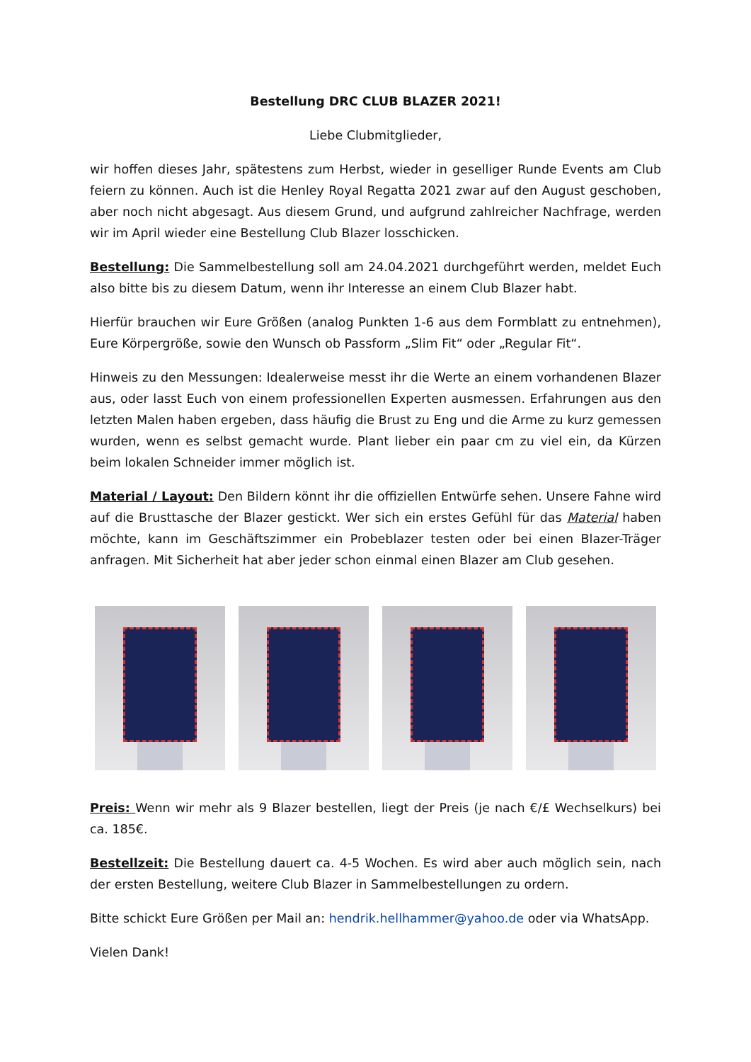Bestellung DRC CLUB BLAZER 2021!
Liebe Clubmitglieder,
wir hoffen dieses Jahr, spätestens zum Herbst, wieder in geselliger Runde Events am Club feiern zu können. Auch ist die Henley Royal Regatta 2021 zwar auf den August geschoben, aber noch nicht abgesagt. Aus diesem Grund, und aufgrund zahlreicher Nachfrage, werden wir im April wieder eine Bestellung Club Blazer losschicken.
Bestellung: Die Sammelbestellung soll am 24.04.2021 durchgeführt werden, meldet Euch also bitte bis zu diesem Datum, wenn ihr Interesse an einem Club Blazer habt.
Hierfür brauchen wir Eure Größen (analog Punkten 1-6 aus dem Formblatt zu entnehmen), Eure Körpergröße, sowie den Wunsch ob Passform „Slim Fit“ oder „Regular Fit“.
Hinweis zu den Messungen: Idealerweise messt ihr die Werte an einem vorhandenen Blazer aus, oder lasst Euch von einem professionellen Experten ausmessen. Erfahrungen aus den letzten Malen haben ergeben, dass häufig die Brust zu Eng und die Arme zu kurz gemessen wurden, wenn es selbst gemacht wurde. Plant lieber ein paar cm zu viel ein, da Kürzen beim lokalen Schneider immer möglich ist.
Material / Layout: Den Bildern könnt ihr die offiziellen Entwürfe sehen. Unsere Fahne wird auf die Brusttasche der Blazer gestickt. Wer sich ein erstes Gefühl für das Material haben möchte, kann im Geschäftszimmer ein Probeblazer testen oder bei einen Blazer-Träger anfragen. Mit Sicherheit hat aber jeder schon einmal einen Blazer am Club gesehen.
Preis: Wenn wir mehr als 9 Blazer bestellen, liegt der Preis (je nach €/£ Wechselkurs) bei ca. 185€.
Bestellzeit: Die Bestellung dauert ca. 4-5 Wochen. Es wird aber auch möglich sein, nach der ersten Bestellung, weitere Club Blazer in Sammelbestellungen zu ordern.
Bitte schickt Eure Größen per Mail an: hendrik.hellhammer@yahoo.de oder via WhatsApp.
Vielen Dank!